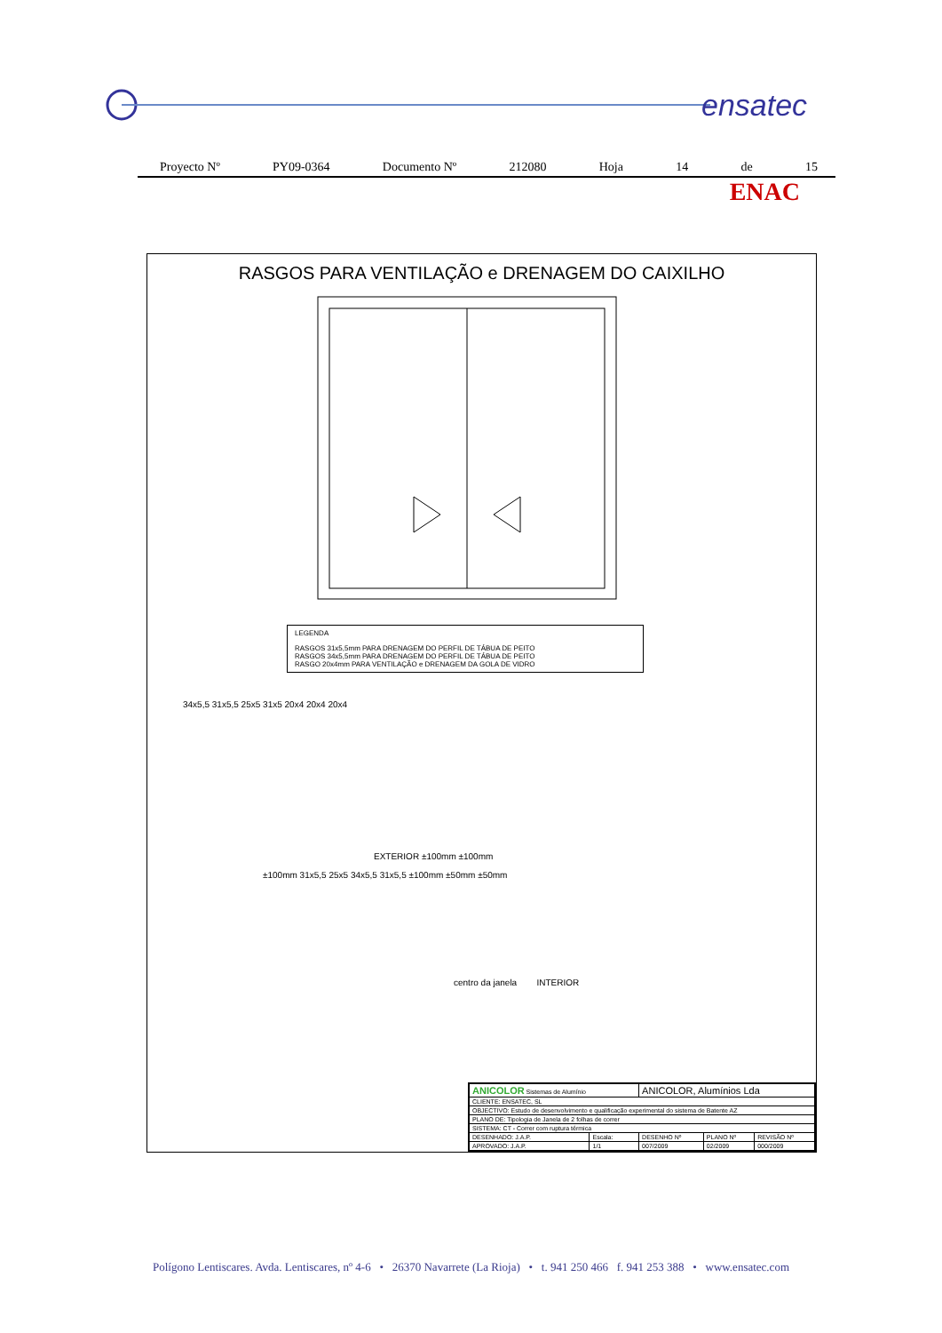ensatec
Proyecto Nº PY09-0364 Documento Nº 212080 Hoja 14 de 15
ENAC
RASGOS PARA VENTILAÇÃO e DRENAGEM DO CAIXILHO
LEGENDA
RASGOS 31x5,5mm PARA DRENAGEM DO PERFIL DE TÁBUA DE PEITO
RASGOS 34x5,5mm PARA DRENAGEM DO PERFIL DE TÁBUA DE PEITO
RASGO 20x4mm PARA VENTILAÇÃO e DRENAGEM DA GOLA DE VIDRO
34x5,5 31x5,5 25x5 31x5 20x4 20x4 20x4
EXTERIOR ±100mm ±100mm
±100mm 31x5,5 25x5 34x5,5 31x5,5 ±100mm ±50mm ±50mm
centro da janela INTERIOR
| ANICOLOR Sistemas de Alumínio | | ANICOLOR, Alumínios Lda | | |
| CLIENTE: ENSATEC, SL | | | | |
| OBJECTIVO: Estudo de desenvolvimento e qualificação experimental do sistema de Batente AZ | | | | |
| PLANO DE: Tipologia de Janela de 2 folhas de correr | | | | |
| SISTEMA: CT - Correr com ruptura térmica | | | | |
| DESENHADO: J.A.P. | Escala: | DESENHO Nº | PLANO Nº | REVISÃO Nº |
| APROVADO: J.A.P. | 1/1 | 007/2009 | 02/2009 | 000/2009 |
Polígono Lentiscares. Avda. Lentiscares, nº 4-6 • 26370 Navarrete (La Rioja) • t. 941 250 466 f. 941 253 388 • www.ensatec.com